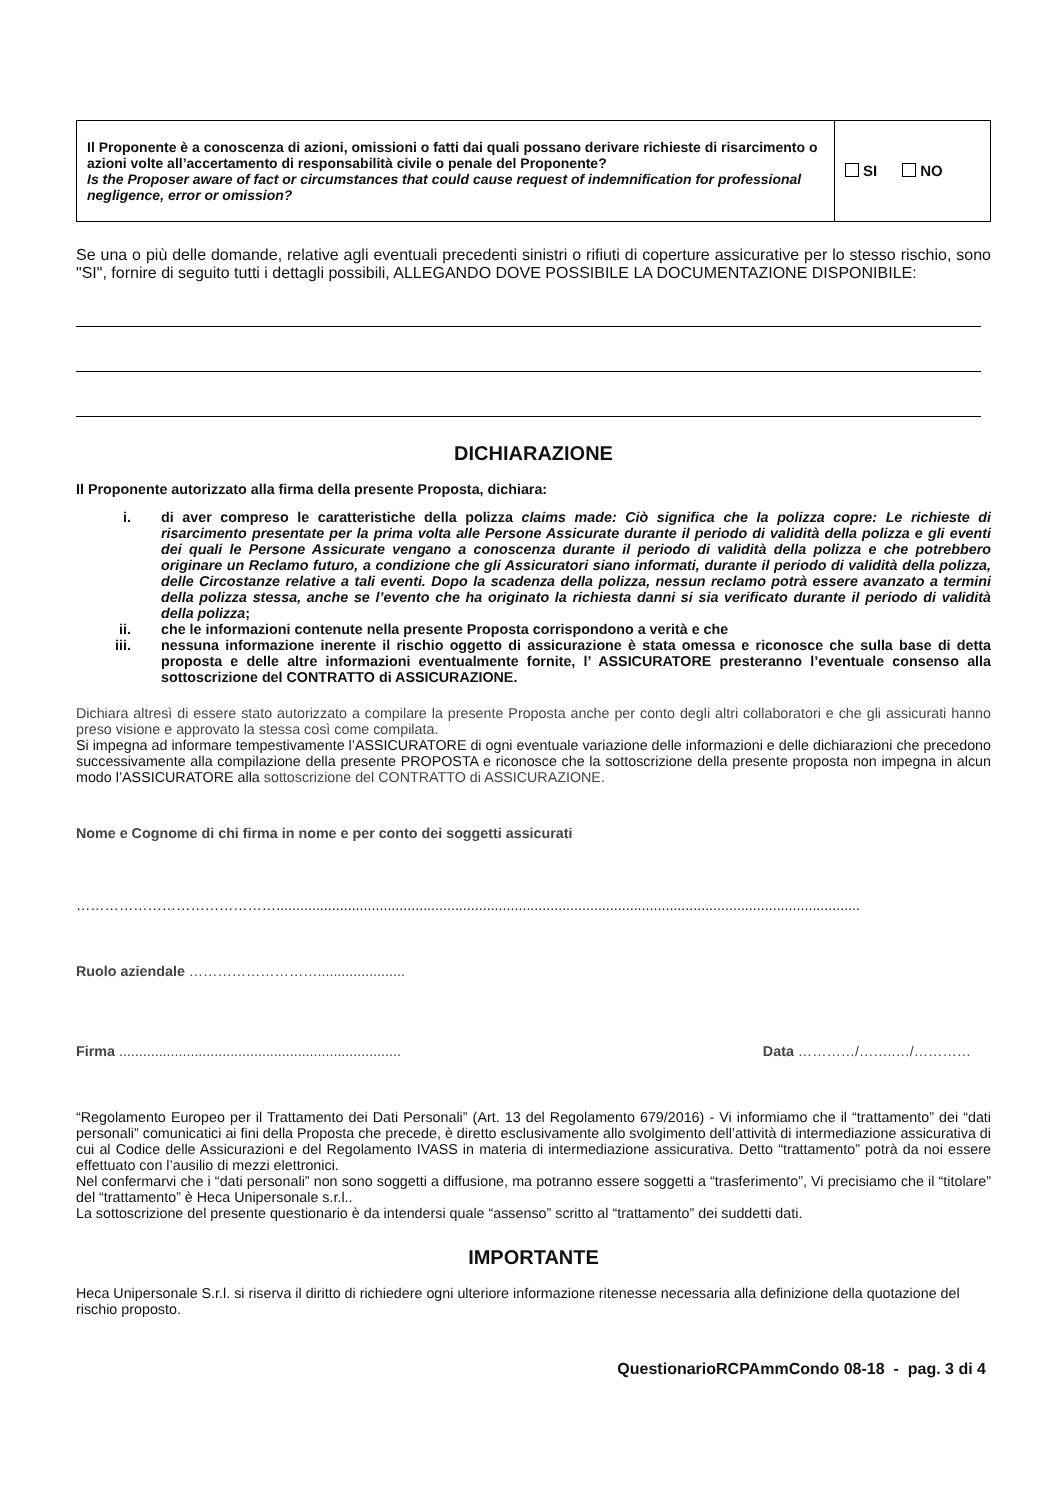| Il Proponente è a conoscenza di azioni, omissioni o fatti dai quali possano derivare richieste di risarcimento o azioni volte all’accertamento di responsabilità civile o penale del Proponente? Is the Proposer aware of fact or circumstances that could cause request of indemnification for professional negligence, error or omission? | SI NO |
Se una o più delle domande, relative agli eventuali precedenti sinistri o rifiuti di coperture assicurative per lo stesso rischio, sono "SI", fornire di seguito tutti i dettagli possibili, ALLEGANDO DOVE POSSIBILE LA DOCUMENTAZIONE DISPONIBILE:
DICHIARAZIONE
Il Proponente autorizzato alla firma della presente Proposta, dichiara:
i. di aver compreso le caratteristiche della polizza claims made: Ciò significa che la polizza copre: Le richieste di risarcimento presentate per la prima volta alle Persone Assicurate durante il periodo di validità della polizza e gli eventi dei quali le Persone Assicurate vengano a conoscenza durante il periodo di validità della polizza e che potrebbero originare un Reclamo futuro, a condizione che gli Assicuratori siano informati, durante il periodo di validità della polizza, delle Circostanze relative a tali eventi. Dopo la scadenza della polizza, nessun reclamo potrà essere avanzato a termini della polizza stessa, anche se l’evento che ha originato la richiesta danni si sia verificato durante il periodo di validità della polizza;
ii. che le informazioni contenute nella presente Proposta corrispondono a verità e che
iii. nessuna informazione inerente il rischio oggetto di assicurazione è stata omessa e riconosce che sulla base di detta proposta e delle altre informazioni eventualmente fornite, l’ ASSICURATORE presteranno l’eventuale consenso alla sottoscrizione del CONTRATTO di ASSICURAZIONE.
Dichiara altresì di essere stato autorizzato a compilare la presente Proposta anche per conto degli altri collaboratori e che gli assicurati hanno preso visione e approvato la stessa così come compilata.
Si impegna ad informare tempestivamente l’ASSICURATORE di ogni eventuale variazione delle informazioni e delle dichiarazioni che precedono successivamente alla compilazione della presente PROPOSTA e riconosce che la sottoscrizione della presente proposta non impegna in alcun modo l’ASSICURATORE alla sottoscrizione del CONTRATTO di ASSICURAZIONE.
Nome e Cognome di chi firma in nome e per conto dei soggetti assicurati
……………………………………...................................................................................................................................................
Ruolo aziendale ………………………......................
Firma ....................................................................... Data …………/……..…/…………
“Regolamento Europeo per il Trattamento dei Dati Personali” (Art. 13 del Regolamento 679/2016) - Vi informiamo che il “trattamento” dei “dati personali” comunicatici ai fini della Proposta che precede, è diretto esclusivamente allo svolgimento dell’attività di intermediazione assicurativa di cui al Codice delle Assicurazioni e del Regolamento IVASS in materia di intermediazione assicurativa. Detto “trattamento” potrà da noi essere effettuato con l’ausilio di mezzi elettronici.
Nel confermarvi che i “dati personali” non sono soggetti a diffusione, ma potranno essere soggetti a “trasferimento”, Vi precisiamo che il “titolare” del “trattamento” è Heca Unipersonale s.r.l..
La sottoscrizione del presente questionario è da intendersi quale “assenso” scritto al “trattamento” dei suddetti dati.
IMPORTANTE
Heca Unipersonale S.r.l. si riserva il diritto di richiedere ogni ulteriore informazione ritenesse necessaria alla definizione della quotazione del rischio proposto.
QuestionarioRCPAmmCondo 08-18 - pag. 3 di 4